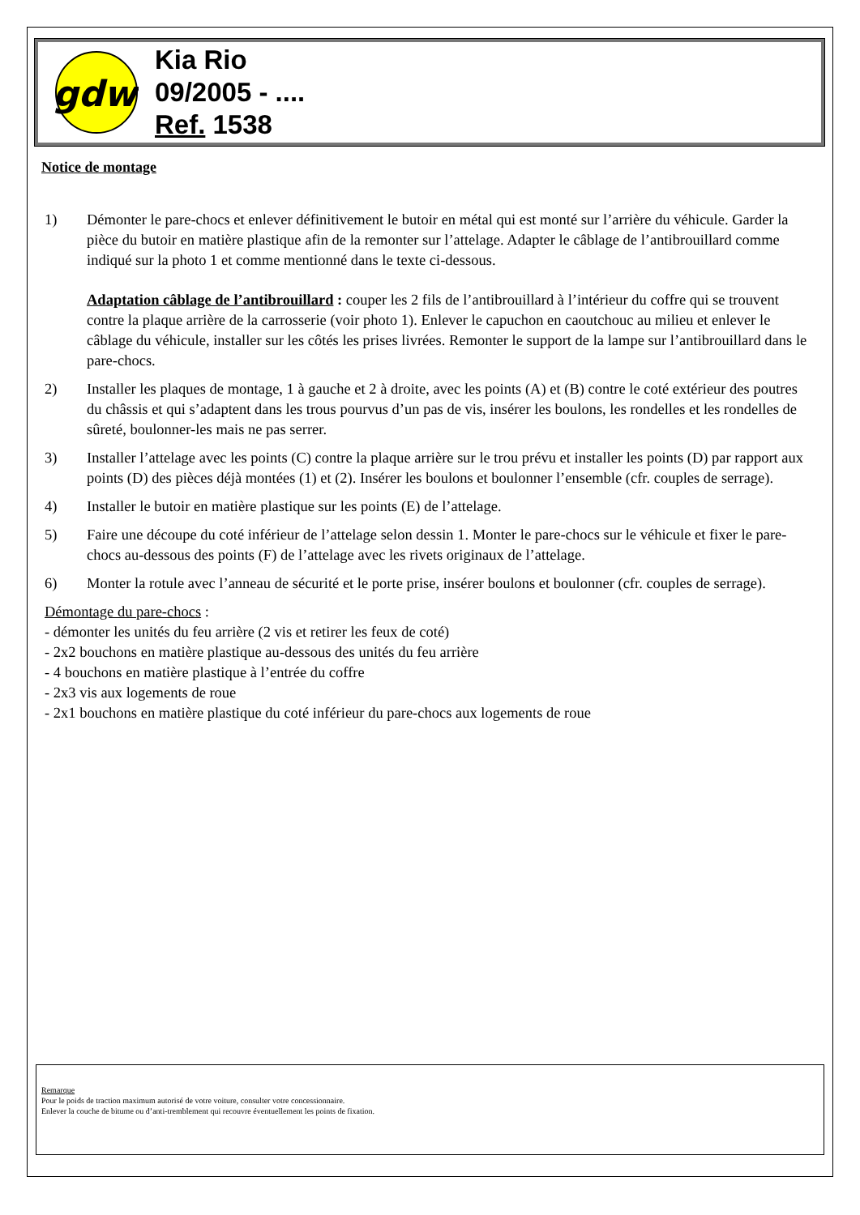gdw
Kia Rio
09/2005 - ....
Ref. 1538
Notice de montage
1) Démonter le pare-chocs et enlever définitivement le butoir en métal qui est monté sur l’arrière du véhicule. Garder la pièce du butoir en matière plastique afin de la remonter sur l’attelage. Adapter le câblage de l’antibrouillard comme indiqué sur la photo 1 et comme mentionné dans le texte ci-dessous.
Adaptation câblage de l’antibrouillard : couper les 2 fils de l’antibrouillard à l’intérieur du coffre qui se trouvent contre la plaque arrière de la carrosserie (voir photo 1). Enlever le capuchon en caoutchouc au milieu et enlever le câblage du véhicule, installer sur les côtés les prises livrées. Remonter le support de la lampe sur l’antibrouillard dans le pare-chocs.
2) Installer les plaques de montage, 1 à gauche et 2 à droite, avec les points (A) et (B) contre le coté extérieur des poutres du châssis et qui s’adaptent dans les trous pourvus d’un pas de vis, insérer les boulons, les rondelles et les rondelles de sûreté, boulonner-les mais ne pas serrer.
3) Installer l’attelage avec les points (C) contre la plaque arrière sur le trou prévu et installer les points (D) par rapport aux points (D) des pièces déjà montées (1) et (2). Insérer les boulons et boulonner l’ensemble (cfr. couples de serrage).
4) Installer le butoir en matière plastique sur les points (E) de l’attelage.
5) Faire une découpe du coté inférieur de l’attelage selon dessin 1. Monter le pare-chocs sur le véhicule et fixer le pare-chocs au-dessous des points (F) de l’attelage avec les rivets originaux de l’attelage.
6) Monter la rotule avec l’anneau de sécurité et le porte prise, insérer boulons et boulonner (cfr. couples de serrage).
Démontage du pare-chocs :
- démonter les unités du feu arrière (2 vis et retirer les feux de coté)
- 2x2 bouchons en matière plastique au-dessous des unités du feu arrière
- 4 bouchons en matière plastique à l’entrée du coffre
- 2x3 vis aux logements de roue
- 2x1 bouchons en matière plastique du coté inférieur du pare-chocs aux logements de roue
Remarque
Pour le poids de traction maximum autorisé de votre voiture, consulter votre concessionnaire.
Enlever la couche de bitume ou d’anti-tremblement qui recouvre éventuellement les points de fixation.